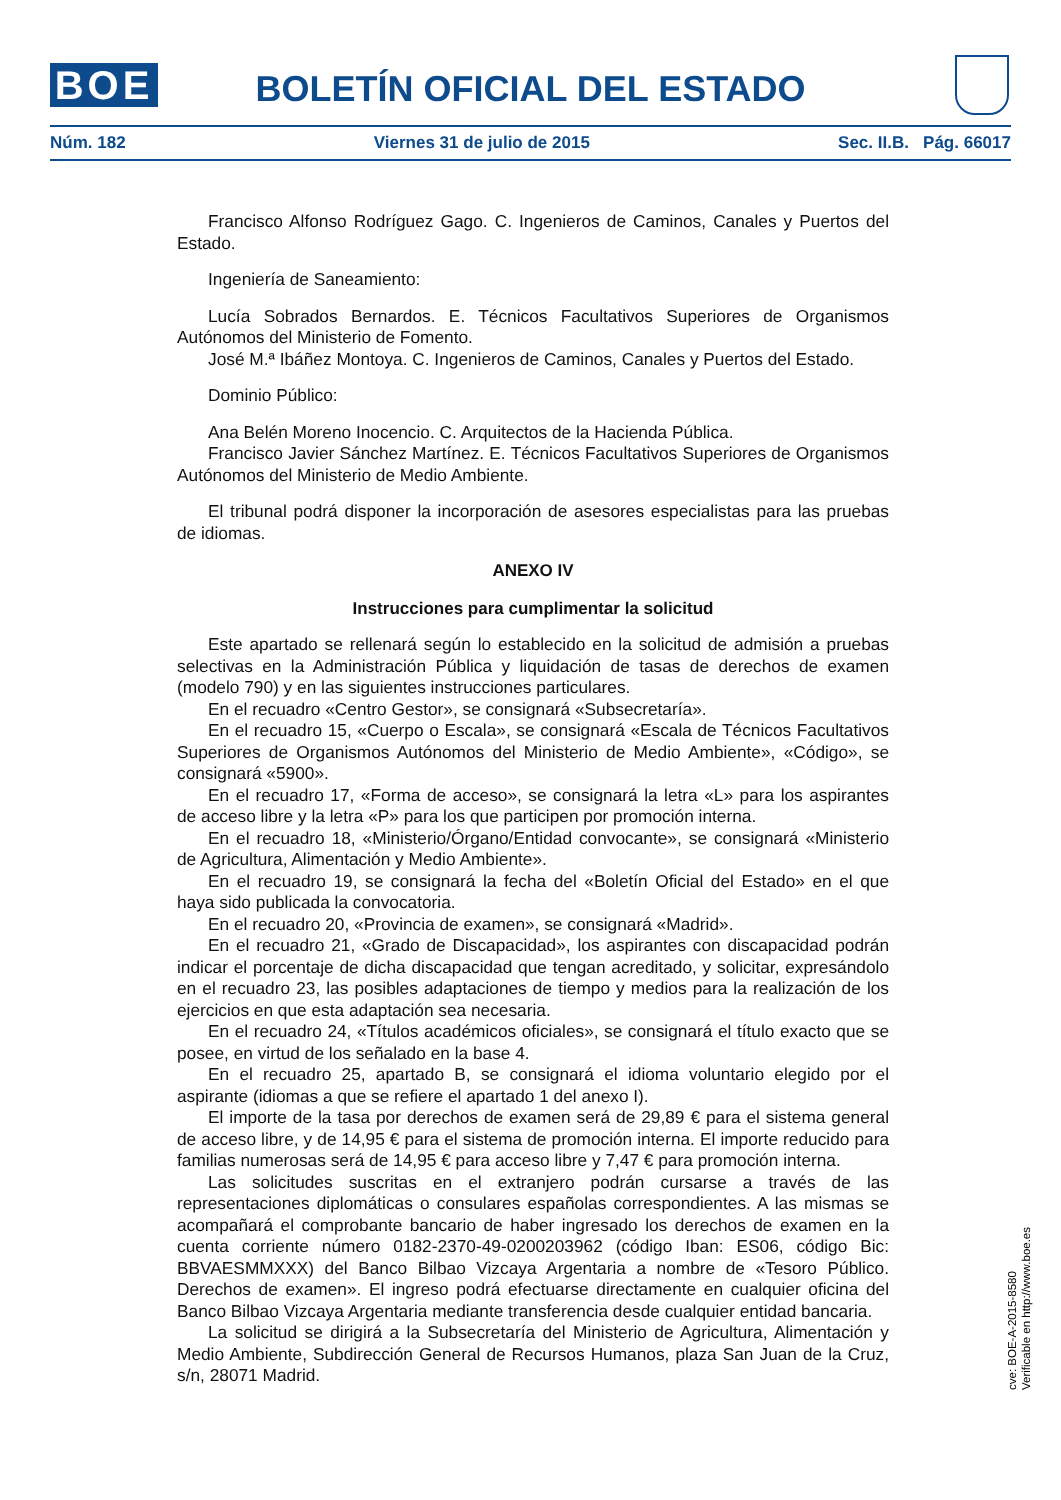BOE
BOLETÍN OFICIAL DEL ESTADO
Núm. 182 Viernes 31 de julio de 2015 Sec. II.B. Pág. 66017
Francisco Alfonso Rodríguez Gago. C. Ingenieros de Caminos, Canales y Puertos del Estado.
Ingeniería de Saneamiento:
Lucía Sobrados Bernardos. E. Técnicos Facultativos Superiores de Organismos Autónomos del Ministerio de Fomento.
José M.ª Ibáñez Montoya. C. Ingenieros de Caminos, Canales y Puertos del Estado.
Dominio Público:
Ana Belén Moreno Inocencio. C. Arquitectos de la Hacienda Pública.
Francisco Javier Sánchez Martínez. E. Técnicos Facultativos Superiores de Organismos Autónomos del Ministerio de Medio Ambiente.
El tribunal podrá disponer la incorporación de asesores especialistas para las pruebas de idiomas.
ANEXO IV
Instrucciones para cumplimentar la solicitud
Este apartado se rellenará según lo establecido en la solicitud de admisión a pruebas selectivas en la Administración Pública y liquidación de tasas de derechos de examen (modelo 790) y en las siguientes instrucciones particulares.
En el recuadro «Centro Gestor», se consignará «Subsecretaría».
En el recuadro 15, «Cuerpo o Escala», se consignará «Escala de Técnicos Facultativos Superiores de Organismos Autónomos del Ministerio de Medio Ambiente», «Código», se consignará «5900».
En el recuadro 17, «Forma de acceso», se consignará la letra «L» para los aspirantes de acceso libre y la letra «P» para los que participen por promoción interna.
En el recuadro 18, «Ministerio/Órgano/Entidad convocante», se consignará «Ministerio de Agricultura, Alimentación y Medio Ambiente».
En el recuadro 19, se consignará la fecha del «Boletín Oficial del Estado» en el que haya sido publicada la convocatoria.
En el recuadro 20, «Provincia de examen», se consignará «Madrid».
En el recuadro 21, «Grado de Discapacidad», los aspirantes con discapacidad podrán indicar el porcentaje de dicha discapacidad que tengan acreditado, y solicitar, expresándolo en el recuadro 23, las posibles adaptaciones de tiempo y medios para la realización de los ejercicios en que esta adaptación sea necesaria.
En el recuadro 24, «Títulos académicos oficiales», se consignará el título exacto que se posee, en virtud de los señalado en la base 4.
En el recuadro 25, apartado B, se consignará el idioma voluntario elegido por el aspirante (idiomas a que se refiere el apartado 1 del anexo I).
El importe de la tasa por derechos de examen será de 29,89 € para el sistema general de acceso libre, y de 14,95 € para el sistema de promoción interna. El importe reducido para familias numerosas será de 14,95 € para acceso libre y 7,47 € para promoción interna.
Las solicitudes suscritas en el extranjero podrán cursarse a través de las representaciones diplomáticas o consulares españolas correspondientes. A las mismas se acompañará el comprobante bancario de haber ingresado los derechos de examen en la cuenta corriente número 0182-2370-49-0200203962 (código Iban: ES06, código Bic: BBVAESMMXXX) del Banco Bilbao Vizcaya Argentaria a nombre de «Tesoro Público. Derechos de examen». El ingreso podrá efectuarse directamente en cualquier oficina del Banco Bilbao Vizcaya Argentaria mediante transferencia desde cualquier entidad bancaria.
La solicitud se dirigirá a la Subsecretaría del Ministerio de Agricultura, Alimentación y Medio Ambiente, Subdirección General de Recursos Humanos, plaza San Juan de la Cruz, s/n, 28071 Madrid.
cve: BOE-A-2015-8580
Verificable en http://www.boe.es